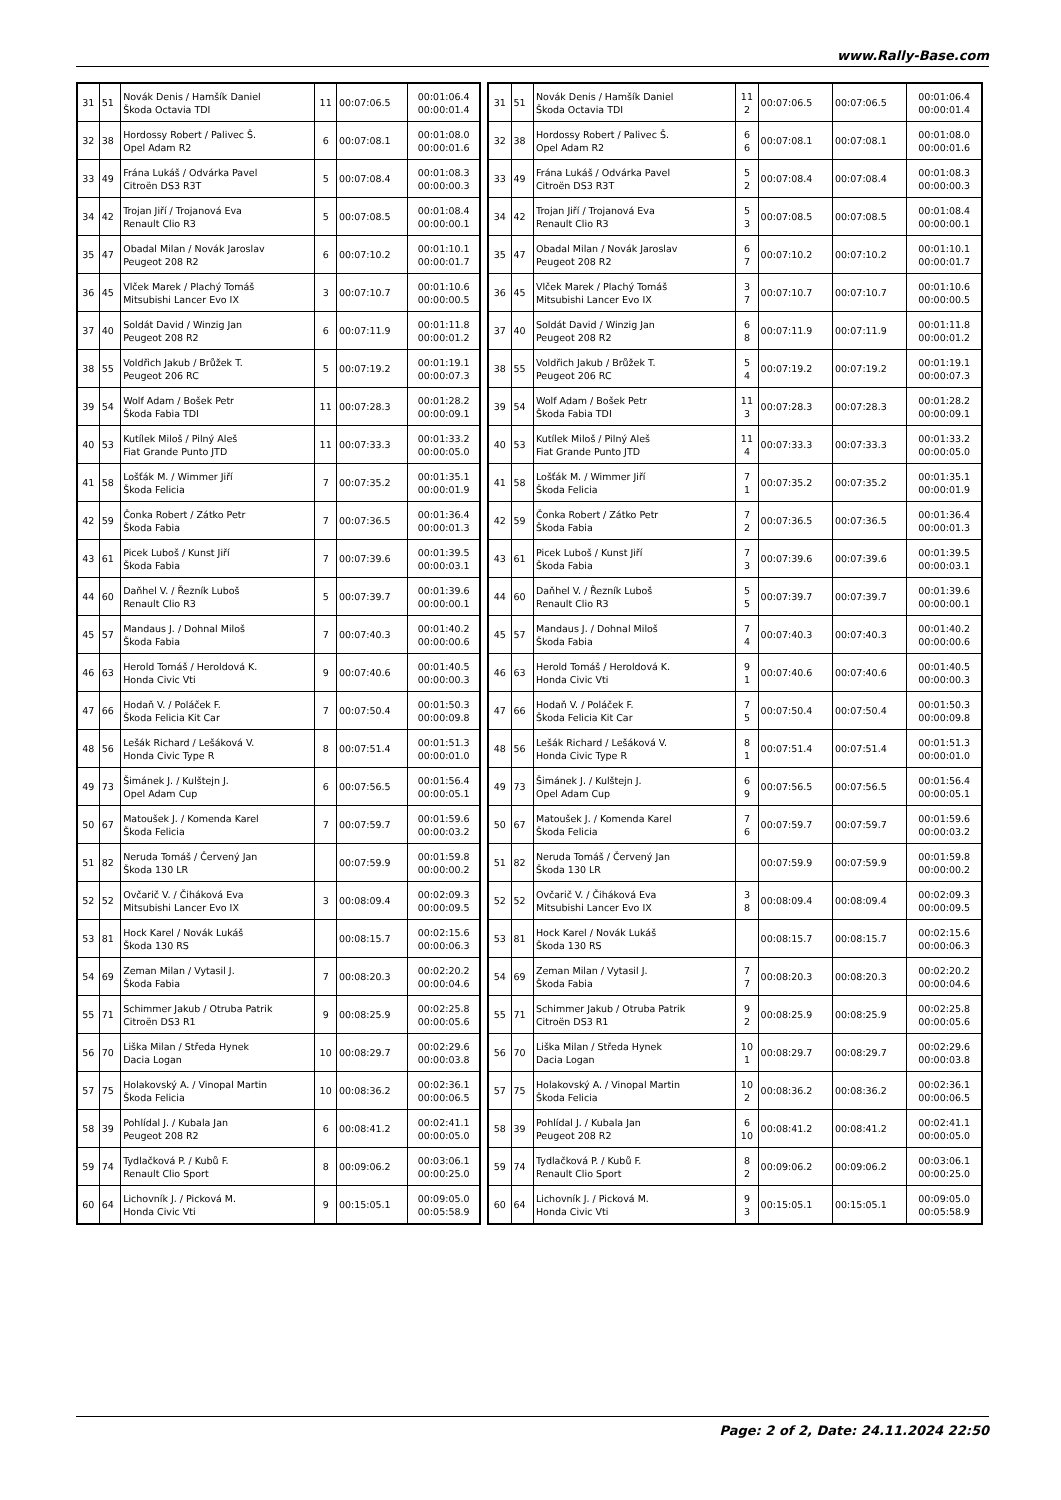www.Rally-Base.com
| 31 | 51 | Novák Denis / Hamšík Daniel Škoda Octavia TDI | 11 | 00:07:06.5 | 00:01:06.4 00:00:01.4 |
| 32 | 38 | Hordossy Robert / Palivec Š. Opel Adam R2 | 6 | 00:07:08.1 | 00:01:08.0 00:00:01.6 |
| 33 | 49 | Frána Lukáš / Odvárka Pavel Citroën DS3 R3T | 5 | 00:07:08.4 | 00:01:08.3 00:00:00.3 |
| 34 | 42 | Trojan Jiří / Trojanová Eva Renault Clio R3 | 5 | 00:07:08.5 | 00:01:08.4 00:00:00.1 |
| 35 | 47 | Obadal Milan / Novák Jaroslav Peugeot 208 R2 | 6 | 00:07:10.2 | 00:01:10.1 00:00:01.7 |
| 36 | 45 | Vlček Marek / Plachý Tomáš Mitsubishi Lancer Evo IX | 3 | 00:07:10.7 | 00:01:10.6 00:00:00.5 |
| 37 | 40 | Soldát David / Winzig Jan Peugeot 208 R2 | 6 | 00:07:11.9 | 00:01:11.8 00:00:01.2 |
| 38 | 55 | Voldřich Jakub / Brůžek T. Peugeot 206 RC | 5 | 00:07:19.2 | 00:01:19.1 00:00:07.3 |
| 39 | 54 | Wolf Adam / Bošek Petr Škoda Fabia TDI | 11 | 00:07:28.3 | 00:01:28.2 00:00:09.1 |
| 40 | 53 | Kutílek Miloš / Pilný Aleš Fiat Grande Punto JTD | 11 | 00:07:33.3 | 00:01:33.2 00:00:05.0 |
| 41 | 58 | Lošťák M. / Wimmer Jiří Škoda Felicia | 7 | 00:07:35.2 | 00:01:35.1 00:00:01.9 |
| 42 | 59 | Čonka Robert / Zátko Petr Škoda Fabia | 7 | 00:07:36.5 | 00:01:36.4 00:00:01.3 |
| 43 | 61 | Picek Luboš / Kunst Jiří Škoda Fabia | 7 | 00:07:39.6 | 00:01:39.5 00:00:03.1 |
| 44 | 60 | Daňhel V. / Řezník Luboš Renault Clio R3 | 5 | 00:07:39.7 | 00:01:39.6 00:00:00.1 |
| 45 | 57 | Mandaus J. / Dohnal Miloš Škoda Fabia | 7 | 00:07:40.3 | 00:01:40.2 00:00:00.6 |
| 46 | 63 | Herold Tomáš / Heroldová K. Honda Civic Vti | 9 | 00:07:40.6 | 00:01:40.5 00:00:00.3 |
| 47 | 66 | Hodaň V. / Poláček F. Škoda Felicia Kit Car | 7 | 00:07:50.4 | 00:01:50.3 00:00:09.8 |
| 48 | 56 | Lešák Richard / Lešáková V. Honda Civic Type R | 8 | 00:07:51.4 | 00:01:51.3 00:00:01.0 |
| 49 | 73 | Šimánek J. / Kulštejn J. Opel Adam Cup | 6 | 00:07:56.5 | 00:01:56.4 00:00:05.1 |
| 50 | 67 | Matoušek J. / Komenda Karel Škoda Felicia | 7 | 00:07:59.7 | 00:01:59.6 00:00:03.2 |
| 51 | 82 | Neruda Tomáš / Červený Jan Škoda 130 LR | | 00:07:59.9 | 00:01:59.8 00:00:00.2 |
| 52 | 52 | Ovčarič V. / Čiháková Eva Mitsubishi Lancer Evo IX | 3 | 00:08:09.4 | 00:02:09.3 00:00:09.5 |
| 53 | 81 | Hock Karel / Novák Lukáš Škoda 130 RS | | 00:08:15.7 | 00:02:15.6 00:00:06.3 |
| 54 | 69 | Zeman Milan / Vytasil J. Škoda Fabia | 7 | 00:08:20.3 | 00:02:20.2 00:00:04.6 |
| 55 | 71 | Schimmer Jakub / Otruba Patrik Citroën DS3 R1 | 9 | 00:08:25.9 | 00:02:25.8 00:00:05.6 |
| 56 | 70 | Liška Milan / Středa Hynek Dacia Logan | 10 | 00:08:29.7 | 00:02:29.6 00:00:03.8 |
| 57 | 75 | Holakovský A. / Vinopal Martin Škoda Felicia | 10 | 00:08:36.2 | 00:02:36.1 00:00:06.5 |
| 58 | 39 | Pohlídal J. / Kubala Jan Peugeot 208 R2 | 6 | 00:08:41.2 | 00:02:41.1 00:00:05.0 |
| 59 | 74 | Tydlačková P. / Kubů F. Renault Clio Sport | 8 | 00:09:06.2 | 00:03:06.1 00:00:25.0 |
| 60 | 64 | Lichovník J. / Picková M. Honda Civic Vti | 9 | 00:15:05.1 | 00:09:05.0 00:05:58.9 |
| 31 | 51 | Novák Denis / Hamšík Daniel Škoda Octavia TDI | 11 2 | 00:07:06.5 | 00:07:06.5 | 00:01:06.4 00:00:01.4 |
| 32 | 38 | Hordossy Robert / Palivec Š. Opel Adam R2 | 6 6 | 00:07:08.1 | 00:07:08.1 | 00:01:08.0 00:00:01.6 |
| 33 | 49 | Frána Lukáš / Odvárka Pavel Citroën DS3 R3T | 5 2 | 00:07:08.4 | 00:07:08.4 | 00:01:08.3 00:00:00.3 |
| 34 | 42 | Trojan Jiří / Trojanová Eva Renault Clio R3 | 5 3 | 00:07:08.5 | 00:07:08.5 | 00:01:08.4 00:00:00.1 |
| 35 | 47 | Obadal Milan / Novák Jaroslav Peugeot 208 R2 | 6 7 | 00:07:10.2 | 00:07:10.2 | 00:01:10.1 00:00:01.7 |
| 36 | 45 | Vlček Marek / Plachý Tomáš Mitsubishi Lancer Evo IX | 3 7 | 00:07:10.7 | 00:07:10.7 | 00:01:10.6 00:00:00.5 |
| 37 | 40 | Soldát David / Winzig Jan Peugeot 208 R2 | 6 8 | 00:07:11.9 | 00:07:11.9 | 00:01:11.8 00:00:01.2 |
| 38 | 55 | Voldřich Jakub / Brůžek T. Peugeot 206 RC | 5 4 | 00:07:19.2 | 00:07:19.2 | 00:01:19.1 00:00:07.3 |
| 39 | 54 | Wolf Adam / Bošek Petr Škoda Fabia TDI | 11 3 | 00:07:28.3 | 00:07:28.3 | 00:01:28.2 00:00:09.1 |
| 40 | 53 | Kutílek Miloš / Pilný Aleš Fiat Grande Punto JTD | 11 4 | 00:07:33.3 | 00:07:33.3 | 00:01:33.2 00:00:05.0 |
| 41 | 58 | Lošťák M. / Wimmer Jiří Škoda Felicia | 7 1 | 00:07:35.2 | 00:07:35.2 | 00:01:35.1 00:00:01.9 |
| 42 | 59 | Čonka Robert / Zátko Petr Škoda Fabia | 7 2 | 00:07:36.5 | 00:07:36.5 | 00:01:36.4 00:00:01.3 |
| 43 | 61 | Picek Luboš / Kunst Jiří Škoda Fabia | 7 3 | 00:07:39.6 | 00:07:39.6 | 00:01:39.5 00:00:03.1 |
| 44 | 60 | Daňhel V. / Řezník Luboš Renault Clio R3 | 5 5 | 00:07:39.7 | 00:07:39.7 | 00:01:39.6 00:00:00.1 |
| 45 | 57 | Mandaus J. / Dohnal Miloš Škoda Fabia | 7 4 | 00:07:40.3 | 00:07:40.3 | 00:01:40.2 00:00:00.6 |
| 46 | 63 | Herold Tomáš / Heroldová K. Honda Civic Vti | 9 1 | 00:07:40.6 | 00:07:40.6 | 00:01:40.5 00:00:00.3 |
| 47 | 66 | Hodaň V. / Poláček F. Škoda Felicia Kit Car | 7 5 | 00:07:50.4 | 00:07:50.4 | 00:01:50.3 00:00:09.8 |
| 48 | 56 | Lešák Richard / Lešáková V. Honda Civic Type R | 8 1 | 00:07:51.4 | 00:07:51.4 | 00:01:51.3 00:00:01.0 |
| 49 | 73 | Šimánek J. / Kulštejn J. Opel Adam Cup | 6 9 | 00:07:56.5 | 00:07:56.5 | 00:01:56.4 00:00:05.1 |
| 50 | 67 | Matoušek J. / Komenda Karel Škoda Felicia | 7 6 | 00:07:59.7 | 00:07:59.7 | 00:01:59.6 00:00:03.2 |
| 51 | 82 | Neruda Tomáš / Červený Jan Škoda 130 LR | | 00:07:59.9 | 00:07:59.9 | 00:01:59.8 00:00:00.2 |
| 52 | 52 | Ovčarič V. / Čiháková Eva Mitsubishi Lancer Evo IX | 3 8 | 00:08:09.4 | 00:08:09.4 | 00:02:09.3 00:00:09.5 |
| 53 | 81 | Hock Karel / Novák Lukáš Škoda 130 RS | | 00:08:15.7 | 00:08:15.7 | 00:02:15.6 00:00:06.3 |
| 54 | 69 | Zeman Milan / Vytasil J. Škoda Fabia | 7 7 | 00:08:20.3 | 00:08:20.3 | 00:02:20.2 00:00:04.6 |
| 55 | 71 | Schimmer Jakub / Otruba Patrik Citroën DS3 R1 | 9 2 | 00:08:25.9 | 00:08:25.9 | 00:02:25.8 00:00:05.6 |
| 56 | 70 | Liška Milan / Středa Hynek Dacia Logan | 10 1 | 00:08:29.7 | 00:08:29.7 | 00:02:29.6 00:00:03.8 |
| 57 | 75 | Holakovský A. / Vinopal Martin Škoda Felicia | 10 2 | 00:08:36.2 | 00:08:36.2 | 00:02:36.1 00:00:06.5 |
| 58 | 39 | Pohlídal J. / Kubala Jan Peugeot 208 R2 | 6 10 | 00:08:41.2 | 00:08:41.2 | 00:02:41.1 00:00:05.0 |
| 59 | 74 | Tydlačková P. / Kubů F. Renault Clio Sport | 8 2 | 00:09:06.2 | 00:09:06.2 | 00:03:06.1 00:00:25.0 |
| 60 | 64 | Lichovník J. / Picková M. Honda Civic Vti | 9 3 | 00:15:05.1 | 00:15:05.1 | 00:09:05.0 00:05:58.9 |
Page: 2 of 2, Date: 24.11.2024 22:50